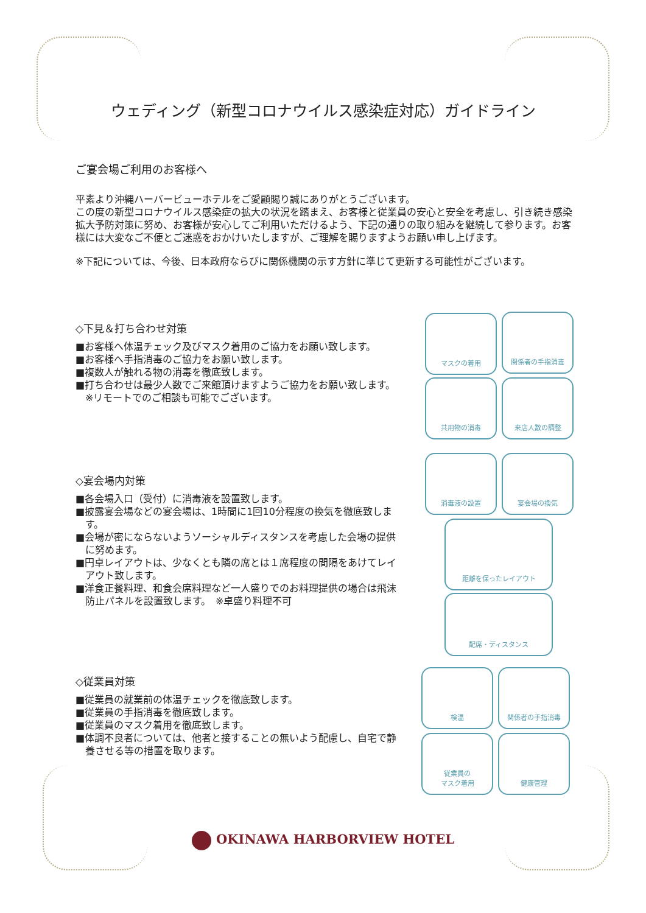ウェディング（新型コロナウイルス感染症対応）ガイドライン
ご宴会場ご利用のお客様へ
平素より沖縄ハーバービューホテルをご愛顧賜り誠にありがとうございます。
この度の新型コロナウイルス感染症の拡大の状況を踏まえ、お客様と従業員の安心と安全を考慮し、引き続き感染拡大予防対策に努め、お客様が安心してご利用いただけるよう、下記の通りの取り組みを継続して参ります。お客様には大変なご不便とご迷惑をおかけいたしますが、ご理解を賜りますようお願い申し上げます。
※下記については、今後、日本政府ならびに関係機関の示す方針に準じて更新する可能性がございます。
◇下見＆打ち合わせ対策
■お客様へ体温チェック及びマスク着用のご協力をお願い致します。
■お客様へ手指消毒のご協力をお願い致します。
■複数人が触れる物の消毒を徹底致します。
■打ち合わせは最少人数でご来館頂けますようご協力をお願い致します。　※リモートでのご相談も可能でございます。
◇宴会場内対策
■各会場入口（受付）に消毒液を設置致します。
■披露宴会場などの宴会場は、1時間に1回10分程度の換気を徹底致します。
■会場が密にならないようソーシャルディスタンスを考慮した会場の提供に努めます。
■円卓レイアウトは、少なくとも隣の席とは１席程度の間隔をあけてレイアウト致します。
■洋食正餐料理、和食会席料理など一人盛りでのお料理提供の場合は飛沫防止パネルを設置致します。　※卓盛り料理不可
◇従業員対策
■従業員の就業前の体温チェックを徹底致します。
■従業員の手指消毒を徹底致します。
■従業員のマスク着用を徹底致します。
■体調不良者については、他者と接することの無いよう配慮し、自宅で静養させる等の措置を取ります。
マスクの着用 関係者の手指消毒
共用物の消毒 来店人数の調整
消毒液の設置 宴会場の換気
距離を保ったレイアウト
配席・ディスタンス
検温 関係者の手指消毒
従業員の
マスク着用
健康管理
OKINAWA HARBORVIEW HOTEL